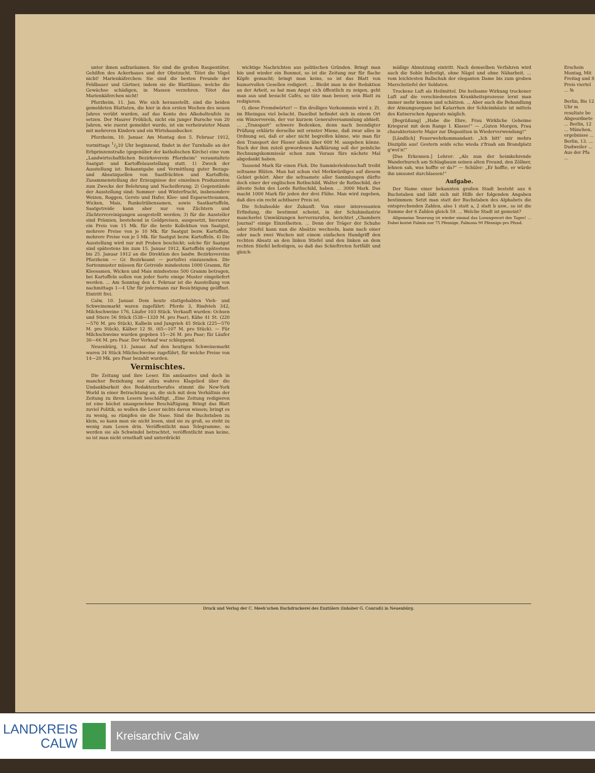unter ihnen aufzuräumen. Sie sind die großen Raupentöter, Gehilfen des Ackerbaues und der Obstzucht. Tötet die Vögel nicht! Marienkäferchen: Sie sind die besten Freunde der Feldbauer und Gärtner, indem sie die Blattläuse, welche die Gewächse schädigen, in Massen verzehren. Tötet das Marienkäferchen nicht!
Pforzheim, 11. Jan. Wie sich herausstellt, sind die beiden gemeldeten Bluttaten, die hier in den ersten Wochen des neuen Jahres verübt wurden, auf das Konto des Alkoholteufels zu setzen. Der Maurer Fröhlich, nicht ein junger Bursche von 20 Jahren, wie zuerst gemeldet wurde, ist ein verheirateter Mann mit mehreren Kindern und ein Wirtshaushocker.
Pforzheim, 10. Januar. Am Montag den 5. Februar 1912, vormittags 1/210 Uhr beginnend, findet in der Turnhalle an der Erbprinzenstraße (gegenüber der katholischen Kirche) eine vom „Landwirtschaftlichen Bezirksverein Pforzheim“ veranstaltete Saatgut- und Kartoffelausstellung statt. 1) Zweck der Ausstellung ist: Bekanntgabe und Vermittlung guter Bezugs- und Absatzquellen von Saatfrüchten und Kartoffeln; Zusammenstellung der Erzeugnisse der einzelnen Produzenten zum Zwecke der Belehrung und Nacheiferung; 2) Gegenstände der Ausstellung sind: Sommer- und Winterfrucht, insbesondere Weizen, Roggen, Gerste und Hafer, Klee- und Esparsettesamen, Wicken, Mais, Runkelrübensamen, sowie Saatkartoffeln, Saatgetreide kann aber nur von Züchtern und Züchtervereinigungen ausgestellt werden; 3) für die Aussteller sind Prämien, bestehend in Geldpreisen, ausgesetzt, hierunter ein Preis von 15 Mk. für die beste Kollektion von Saatgut, mehrere Preise von je 10 Mk. für Saatgut bezw. Kartoffeln, mehrere Preise von je 5 Mk. für Saatgut bezw. Kartoffeln. 4) Die Ausstellung wird nur mit Proben beschickt; solche für Saatgut sind spätestens bis zum 15. Januar 1912, Kartoffeln spätestens bis 25. Januar 1912 an die Direktion des landw. Bezirksvereins Pforzheim — Gr. Bezirksamt — portofrei einzusenden. Die Sortenmuster müssen für Getreide mindestens 1000 Gramm, für Kleesamen, Wicken und Mais mindestens 500 Gramm betragen, bei Kartoffeln sollen von jeder Sorte einige Muster eingeliefert werden. ... Am Sonntag den 4. Februar ist die Ausstellung von nachmittags 1—4 Uhr für jedermann zur Besichtigung geöffnet. Eintritt frei.
Calw, 10. Januar. Dem heute stattgehabten Vieh- und Schweinemarkt waren zugeführt: Pferde 3, Rindvieh 342, Milchschweine 176, Läufer 103 Stück. Verkauft wurden: Ochsen und Stiere 56 Stück (538—1320 M. pro Paar), Kühe 41 St. (220—570 M. pro Stück), Kalbeln und Jungvieh 45 Stück (225—570 M. pro Stück), Kälber 12 St. (65—107 M. pro Stück). — Für Milchschweine wurden gegeben 15—26 M. pro Paar; für Läufer 30—66 M. pro Paar. Der Verkauf war schleppend.
Neuenbürg, 13. Januar. Auf den heutigen Schweinemarkt waren 34 Stück Milchschweine zugeführt, für welche Preise von 14—20 Mk. pro Paar bezahlt wurden.
Vermischtes.
Die Zeitung und ihre Leser. Ein amüsantes und doch in mancher Beziehung nur allzu wahres Klagelied über die Undankbarkeit des Redakteurberufes stimmt die New-York World in einer Betrachtung an, die sich mit dem Verhältnis der Zeitung zu ihren Lesern beschäftigt. „Eine Zeitung redigieren ist eine höchst unangenehme Beschäftigung. Bringt das Blatt zuviel Politik, so wollen die Leser nichts davon wissen; bringt es zu wenig, so rümpfen sie die Nase. Sind die Buchstaben zu klein, so kann man sie nicht lesen, sind sie zu groß, so steht zu wenig zum Lesen drin. Veröffentlicht man Telegramme, so werden sie als Schwindel betrachtet, veröffentlicht man keine, so ist man nicht ernsthaft und unterdrückt
wichtige Nachrichten aus politischen Gründen. Bringt man hin und wieder ein Bonmot, so ist die Zeitung nur für flache Köpfe gemacht; bringt man keins, so ist das Blatt von humorvollen Gesellen redigiert. ... Bleibt man in der Redaktion an der Arbeit, so hat man Angst sich öffentlich zu zeigen, geht man aus und besucht Cafés, so täte man besser, sein Blatt zu redigieren.
O, diese Fremdwörter! — Ein drolliges Vorkommnis wird z. Zt. im Rheingau viel belacht. Daselbst befindet sich in einem Ort ein Winzerverein, der vor kurzem Generalversammlung abhielt. ... „Transport“ schwere Bedenken, denn nach beendigter Prüfung erklärte derselbe mit ernster Miene, daß zwar alles in Ordnung sei, daß er aber nicht begreifen könne, wie man für den Transport der Fässer allein über 600 M. ausgeben könne. Nach der ihm zuteil gewordenen Aufklärung soll der peinliche Rechnungskommissär schon zum Voraus fürs nächste Mal abgedankt haben.
Tausend Mark für einen Floh. Die Sammlerleidenschaft treibt seltsame Blüten. Man hat schon viel Merkwürdiges auf diesem Gebiet gehört. Aber die seltsamste aller Sammlungen dürfte doch einer der englischen Rothschild, Walter de Rothschild, der älteste Sohn des Lords Rothschild, haben. ... 3000 Mark. Das macht 1000 Mark für jeden der drei Flöhe. Man wird zugeben, daß dies ein recht achtbarer Preis ist.
Die Schuhsohle der Zukunft. Von einer interessanten Erfindung, die bestimmt scheint, in der Schuhindustrie mancherlei Umwälzungen hervorzurufen, berichtet „Chambers Journal“ einige Einzelheiten. ... Denn der Träger der Schuhe oder Stiefel kann nun die Absätze wechseln, kann nach einer oder nach zwei Wochen mit einem einfachen Handgriff den rechten Absatz an den linken Stiefel und den linken an dem rechten Stiefel befestigen, so daß das Schieftreten fortfällt und gleich-
mäßige Abnutzung eintritt. Nach demselben Verfahren wird auch die Sohle befestigt, ohne Nägel und ohne Näharbeit. ... vom leichtesten Ballschuh der eleganten Dame bis zum groben Marschstiefel der Soldaten.
Trockene Luft als Heilmittel. Die heilsame Wirkung trockener Luft auf die verschiedensten Krankheitsprozesse lernt man immer mehr kennen und schätzen. ... Aber auch die Behandlung der Atmungsorgane bei Katarrhen der Schleimhäute ist mittels des Kutnerschen Apparats möglich.
[Begrüßung] „Habe die Ehre, Frau Wirkliche Geheime Kriegsrat mit dem Range I. Klasse!“ — „Guten Morgen, Frau charakterisierte Major zur Disposition in Wiederverwendung!“
[Ländlich] Feuerwehrkommandant: „Ich bitt' mir mehra Disziplin aus! Gestern seids scho wieda z'fruah am Brandplatz g'wei'n!“
[Das Erkennen.] Lehrer: „Als nun der heimkehrende Wanderbursch am Schlagbaum seinen alten Freund, den Zöllner, lehnen sah, was hoffte er da?“ — Schüler: „Er hoffte, er würde ihn umsonst durchlassen!“
Aufgabe.
Der Name einer bekannten großen Stadt besteht aus 6 Buchstaben und läßt sich mit Hilfe der folgenden Angaben bestimmen: Setzt man statt der Buchstaben des Alphabets die entsprechenden Zahlen, also 1 statt a, 2 statt b usw., so ist die Summe der 6 Zahlen gleich 59. ... Welche Stadt ist gemeint?
Allgemeine Teuerung ist wieder einmal das Losungswort des Tages! ... Dabei kostet Palmin nur 75 Pfennige, Palmona 90 Pfennige pro Pfund.
Erschein Montag, Mit Freitag und S Preis viertel ... №
Berlin, Bis 12 Uhr m resultate be Abgeordnete ... Berlin, 12 ... München, ergebnisse ... Berlin, 13. ... Dudweiler ... Aus der Pfa ...
Druck und Verlag der C. Meeh'schen Buchdruckerei des Enztälers (Inhaber G. Conradi) in Neuenbürg.
LANDKREIS
CALW
Kreisarchiv Calw